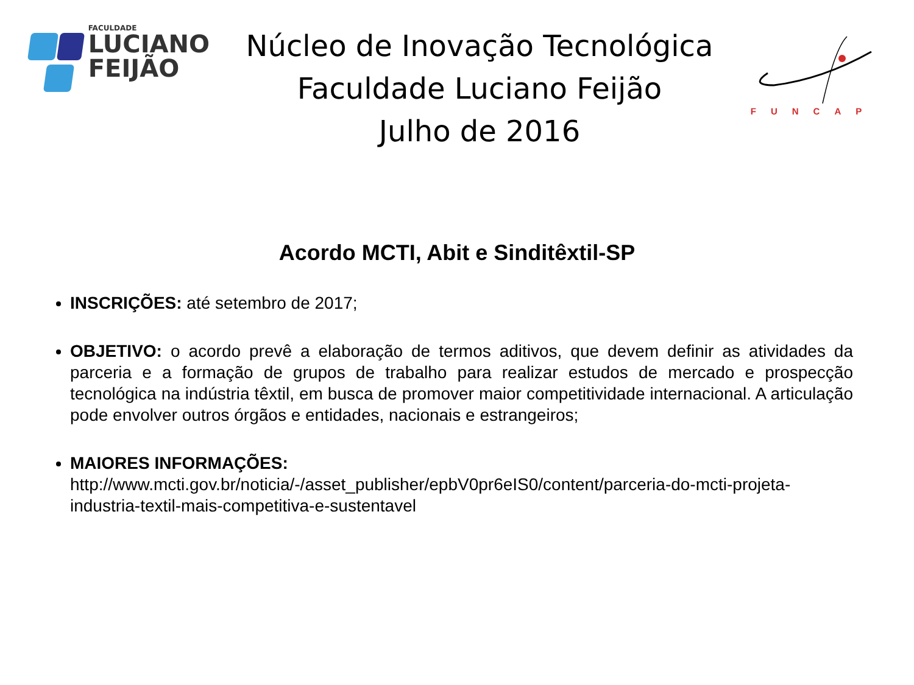FACULDADE
LUCIANO
FEIJÃO
Núcleo de Inovação Tecnológica
Faculdade Luciano Feijão
Julho de 2016
FUNCAP
Acordo MCTI, Abit e Sinditêxtil-SP
INSCRIÇÕES: até setembro de 2017;
OBJETIVO: o acordo prevê a elaboração de termos aditivos, que devem definir as atividades da parceria e a formação de grupos de trabalho para realizar estudos de mercado e prospecção tecnológica na indústria têxtil, em busca de promover maior competitividade internacional. A articulação pode envolver outros órgãos e entidades, nacionais e estrangeiros;
MAIORES INFORMAÇÕES:
http://www.mcti.gov.br/noticia/-/asset_publisher/epbV0pr6eIS0/content/parceria-do-mcti-projeta-industria-textil-mais-competitiva-e-sustentavel